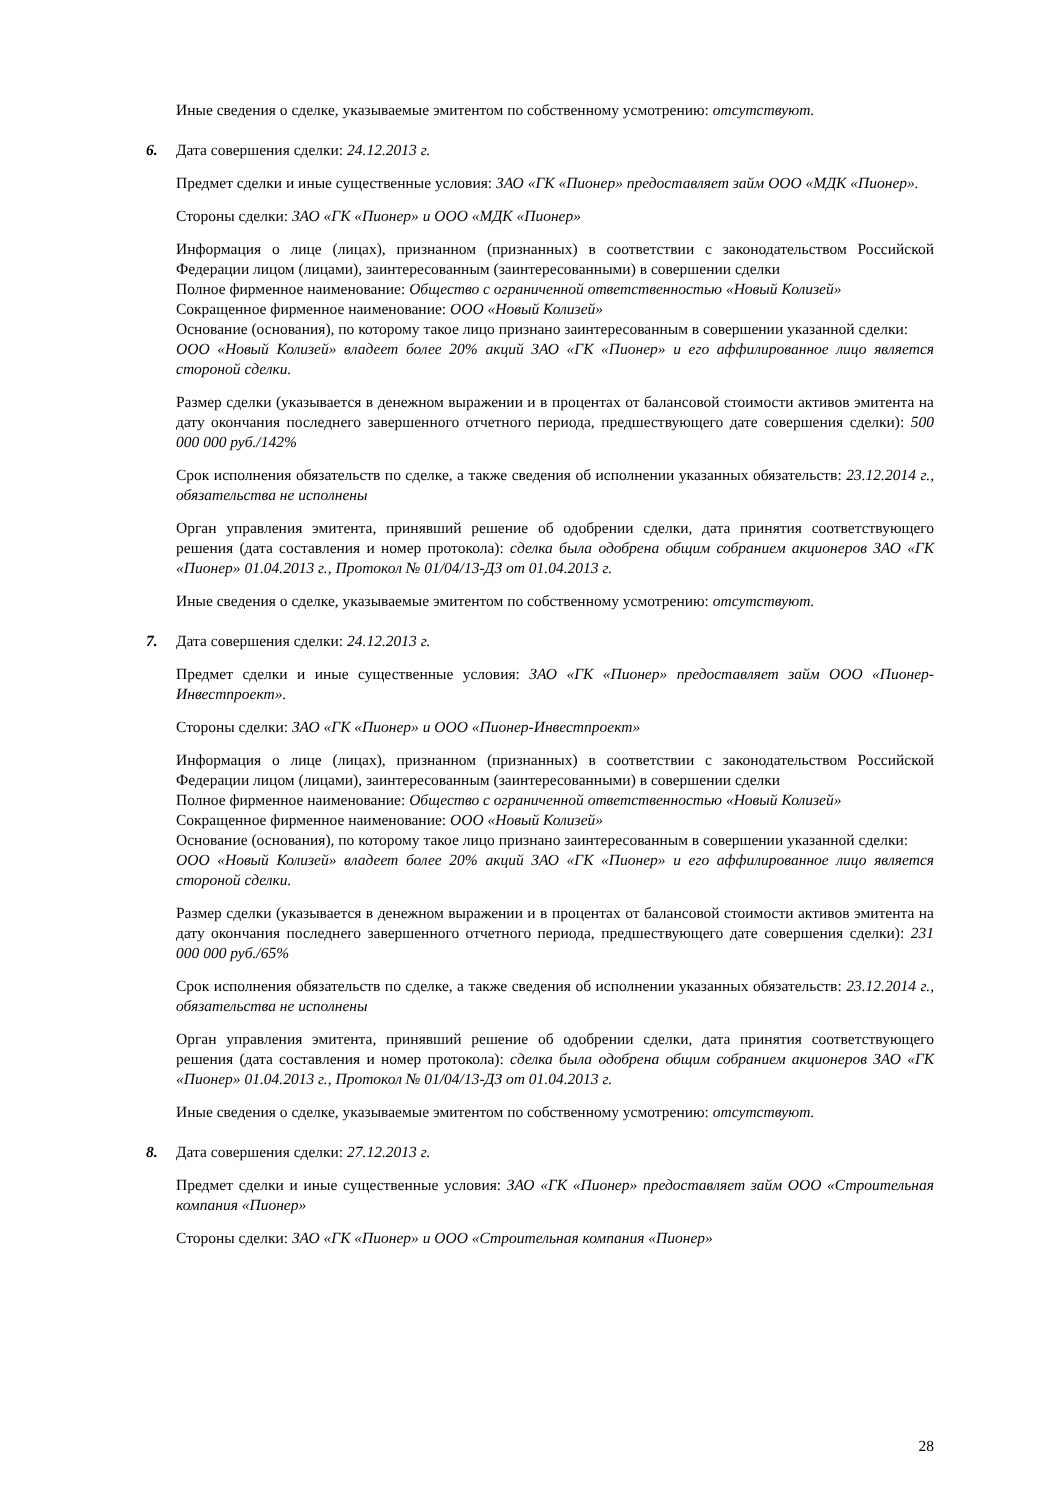Иные сведения о сделке, указываемые эмитентом по собственному усмотрению: отсутствуют.
6. Дата совершения сделки: 24.12.2013 г.
Предмет сделки и иные существенные условия: ЗАО «ГК «Пионер» предоставляет займ ООО «МДК «Пионер».
Стороны сделки: ЗАО «ГК «Пионер» и ООО «МДК «Пионер»
Информация о лице (лицах), признанном (признанных) в соответствии с законодательством Российской Федерации лицом (лицами), заинтересованным (заинтересованными) в совершении сделки
Полное фирменное наименование: Общество с ограниченной ответственностью «Новый Колизей»
Сокращенное фирменное наименование: ООО «Новый Колизей»
Основание (основания), по которому такое лицо признано заинтересованным в совершении указанной сделки:
ООО «Новый Колизей» владеет более 20% акций ЗАО «ГК «Пионер» и его аффилированное лицо является стороной сделки.
Размер сделки (указывается в денежном выражении и в процентах от балансовой стоимости активов эмитента на дату окончания последнего завершенного отчетного периода, предшествующего дате совершения сделки): 500 000 000 руб./142%
Срок исполнения обязательств по сделке, а также сведения об исполнении указанных обязательств: 23.12.2014 г., обязательства не исполнены
Орган управления эмитента, принявший решение об одобрении сделки, дата принятия соответствующего решения (дата составления и номер протокола): сделка была одобрена общим собранием акционеров ЗАО «ГК «Пионер» 01.04.2013 г., Протокол № 01/04/13-ДЗ от 01.04.2013 г.
Иные сведения о сделке, указываемые эмитентом по собственному усмотрению: отсутствуют.
7. Дата совершения сделки: 24.12.2013 г.
Предмет сделки и иные существенные условия: ЗАО «ГК «Пионер» предоставляет займ ООО «Пионер-Инвестпроект».
Стороны сделки: ЗАО «ГК «Пионер» и ООО «Пионер-Инвестпроект»
Информация о лице (лицах), признанном (признанных) в соответствии с законодательством Российской Федерации лицом (лицами), заинтересованным (заинтересованными) в совершении сделки
Полное фирменное наименование: Общество с ограниченной ответственностью «Новый Колизей»
Сокращенное фирменное наименование: ООО «Новый Колизей»
Основание (основания), по которому такое лицо признано заинтересованным в совершении указанной сделки:
ООО «Новый Колизей» владеет более 20% акций ЗАО «ГК «Пионер» и его аффилированное лицо является стороной сделки.
Размер сделки (указывается в денежном выражении и в процентах от балансовой стоимости активов эмитента на дату окончания последнего завершенного отчетного периода, предшествующего дате совершения сделки): 231 000 000 руб./65%
Срок исполнения обязательств по сделке, а также сведения об исполнении указанных обязательств: 23.12.2014 г., обязательства не исполнены
Орган управления эмитента, принявший решение об одобрении сделки, дата принятия соответствующего решения (дата составления и номер протокола): сделка была одобрена общим собранием акционеров ЗАО «ГК «Пионер» 01.04.2013 г., Протокол № 01/04/13-ДЗ от 01.04.2013 г.
Иные сведения о сделке, указываемые эмитентом по собственному усмотрению: отсутствуют.
8. Дата совершения сделки: 27.12.2013 г.
Предмет сделки и иные существенные условия: ЗАО «ГК «Пионер» предоставляет займ ООО «Строительная компания «Пионер»
Стороны сделки: ЗАО «ГК «Пионер» и ООО «Строительная компания «Пионер»
28